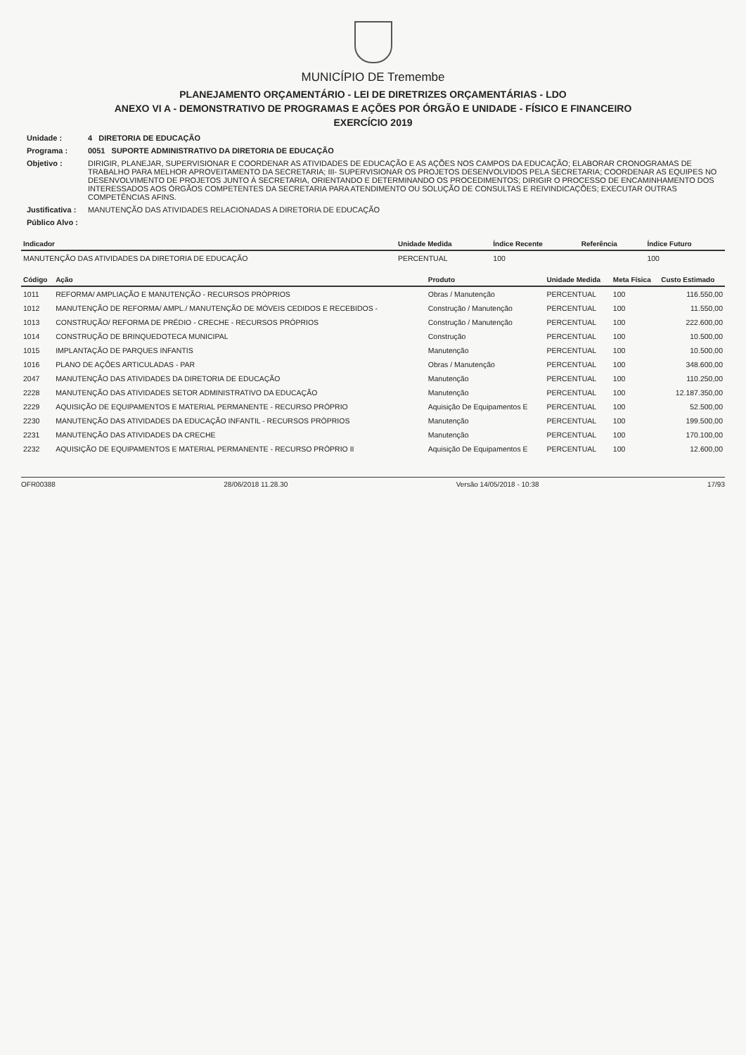MUNICÍPIO DE Tremembe
PLANEJAMENTO ORÇAMENTÁRIO - LEI DE DIRETRIZES ORÇAMENTÁRIAS - LDO
ANEXO VI A - DEMONSTRATIVO DE PROGRAMAS E AÇÕES POR ÓRGÃO E UNIDADE - FÍSICO E FINANCEIRO
EXERCÍCIO 2019
| Unidade : | 4 DIRETORIA DE EDUCAÇÃO |
| Programa : | 0051 SUPORTE ADMINISTRATIVO DA DIRETORIA DE EDUCAÇÃO |
| Objetivo : | DIRIGIR, PLANEJAR, SUPERVISIONAR E COORDENAR AS ATIVIDADES DE EDUCAÇÃO E AS AÇÕES NOS CAMPOS DA EDUCAÇÃO; ELABORAR CRONOGRAMAS DE TRABALHO PARA MELHOR APROVEITAMENTO DA SECRETARIA; III- SUPERVISIONAR OS PROJETOS DESENVOLVIDOS PELA SECRETARIA; COORDENAR AS EQUIPES NO DESENVOLVIMENTO DE PROJETOS JUNTO À SECRETARIA, ORIENTANDO E DETERMINANDO OS PROCEDIMENTOS; DIRIGIR O PROCESSO DE ENCAMINHAMENTO DOS INTERESSADOS AOS ÓRGÃOS COMPETENTES DA SECRETARIA PARA ATENDIMENTO OU SOLUÇÃO DE CONSULTAS E REIVINDICAÇÕES; EXECUTAR OUTRAS COMPETÊNCIAS AFINS. |
| Justificativa : | MANUTENÇÃO DAS ATIVIDADES RELACIONADAS A DIRETORIA DE EDUCAÇÃO |
| Público Alvo : | |
| Indicador | Unidade Medida | Índice Recente | Referência | Índice Futuro |
| --- | --- | --- | --- | --- |
| MANUTENÇÃO DAS ATIVIDADES DA DIRETORIA DE EDUCAÇÃO | PERCENTUAL | 100 | | 100 |
| Código | Ação | Produto | Unidade Medida | Meta Física | Custo Estimado |
| --- | --- | --- | --- | --- | --- |
| 1011 | REFORMA/ AMPLIAÇÃO E MANUTENÇÃO - RECURSOS PRÓPRIOS | Obras / Manutenção | PERCENTUAL | 100 | 116.550,00 |
| 1012 | MANUTENÇÃO DE REFORMA/ AMPL./ MANUTENÇÃO DE MÓVEIS CEDIDOS E RECEBIDOS - | Construção / Manutenção | PERCENTUAL | 100 | 11.550,00 |
| 1013 | CONSTRUÇÃO/ REFORMA DE PRÉDIO - CRECHE - RECURSOS PRÓPRIOS | Construção / Manutenção | PERCENTUAL | 100 | 222.600,00 |
| 1014 | CONSTRUÇÃO DE BRINQUEDOTECA MUNICIPAL | Construção | PERCENTUAL | 100 | 10.500,00 |
| 1015 | IMPLANTAÇÃO DE PARQUES INFANTIS | Manutenção | PERCENTUAL | 100 | 10.500,00 |
| 1016 | PLANO DE AÇÕES ARTICULADAS - PAR | Obras / Manutenção | PERCENTUAL | 100 | 348.600,00 |
| 2047 | MANUTENÇÃO DAS ATIVIDADES DA DIRETORIA DE EDUCAÇÃO | Manutenção | PERCENTUAL | 100 | 110.250,00 |
| 2228 | MANUTENÇÃO DAS ATIVIDADES SETOR ADMINISTRATIVO DA EDUCAÇÃO | Manutenção | PERCENTUAL | 100 | 12.187.350,00 |
| 2229 | AQUISIÇÃO DE EQUIPAMENTOS E MATERIAL PERMANENTE - RECURSO PRÓPRIO | Aquisição De Equipamentos E | PERCENTUAL | 100 | 52.500,00 |
| 2230 | MANUTENÇÃO DAS ATIVIDADES DA EDUCAÇÃO INFANTIL - RECURSOS PRÓPRIOS | Manutenção | PERCENTUAL | 100 | 199.500,00 |
| 2231 | MANUTENÇÃO DAS ATIVIDADES DA CRECHE | Manutenção | PERCENTUAL | 100 | 170.100,00 |
| 2232 | AQUISIÇÃO DE EQUIPAMENTOS E MATERIAL PERMANENTE - RECURSO PRÓPRIO II | Aquisição De Equipamentos E | PERCENTUAL | 100 | 12.600,00 |
OFR00388 28/06/2018 11.28.30 Versão 14/05/2018 - 10:38 17/93